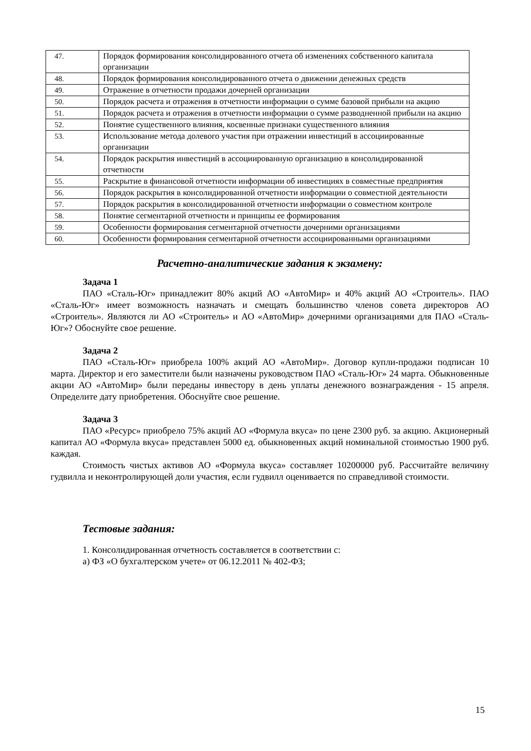| 47. | Порядок формирования консолидированного отчета об изменениях собственного капитала организации |
| 48. | Порядок формирования консолидированного отчета о движении денежных средств |
| 49. | Отражение в отчетности продажи дочерней организации |
| 50. | Порядок расчета и отражения в отчетности информации о сумме базовой прибыли на акцию |
| 51. | Порядок расчета и отражения в отчетности информации о сумме разводненной прибыли на акцию |
| 52. | Понятие существенного влияния, косвенные признаки существенного влияния |
| 53. | Использование метода долевого участия при отражении инвестиций в ассоциированные организации |
| 54. | Порядок раскрытия инвестиций в ассоциированную организацию в консолидированной отчетности |
| 55. | Раскрытие в финансовой отчетности информации об инвестициях в совместные предприятия |
| 56. | Порядок раскрытия в консолидированной отчетности информации о совместной деятельности |
| 57. | Порядок раскрытия в консолидированной отчетности информации о совместном контроле |
| 58. | Понятие сегментарной отчетности и принципы ее формирования |
| 59. | Особенности формирования сегментарной отчетности дочерними организациями |
| 60. | Особенности формирования сегментарной отчетности ассоциированными организациями |
Расчетно-аналитические задания к экзамену:
Задача 1
ПАО «Сталь-Юг» принадлежит 80% акций АО «АвтоМир» и 40% акций АО «Строитель». ПАО «Сталь-Юг» имеет возможность назначать и смещать большинство членов совета директоров АО «Строитель». Являются ли АО «Строитель» и АО «АвтоМир» дочерними организациями для ПАО «Сталь-Юг»? Обоснуйте свое решение.
Задача 2
ПАО «Сталь-Юг» приобрела 100% акций АО «АвтоМир». Договор купли-продажи подписан 10 марта. Директор и его заместители были назначены руководством ПАО «Сталь-Юг» 24 марта. Обыкновенные акции АО «АвтоМир» были переданы инвестору в день уплаты денежного вознаграждения - 15 апреля. Определите дату приобретения. Обоснуйте свое решение.
Задача 3
ПАО «Ресурс» приобрело 75% акций АО «Формула вкуса» по цене 2300 руб. за акцию. Акционерный капитал АО «Формула вкуса» представлен 5000 ед. обыкновенных акций номинальной стоимостью 1900 руб. каждая.
Стоимость чистых активов АО «Формула вкуса» составляет 10200000 руб. Рассчитайте величину гудвилла и неконтролирующей доли участия, если гудвилл оценивается по справедливой стоимости.
Тестовые задания:
1. Консолидированная отчетность составляется в соответствии с:
а) ФЗ «О бухгалтерском учете» от 06.12.2011 № 402-ФЗ;
15